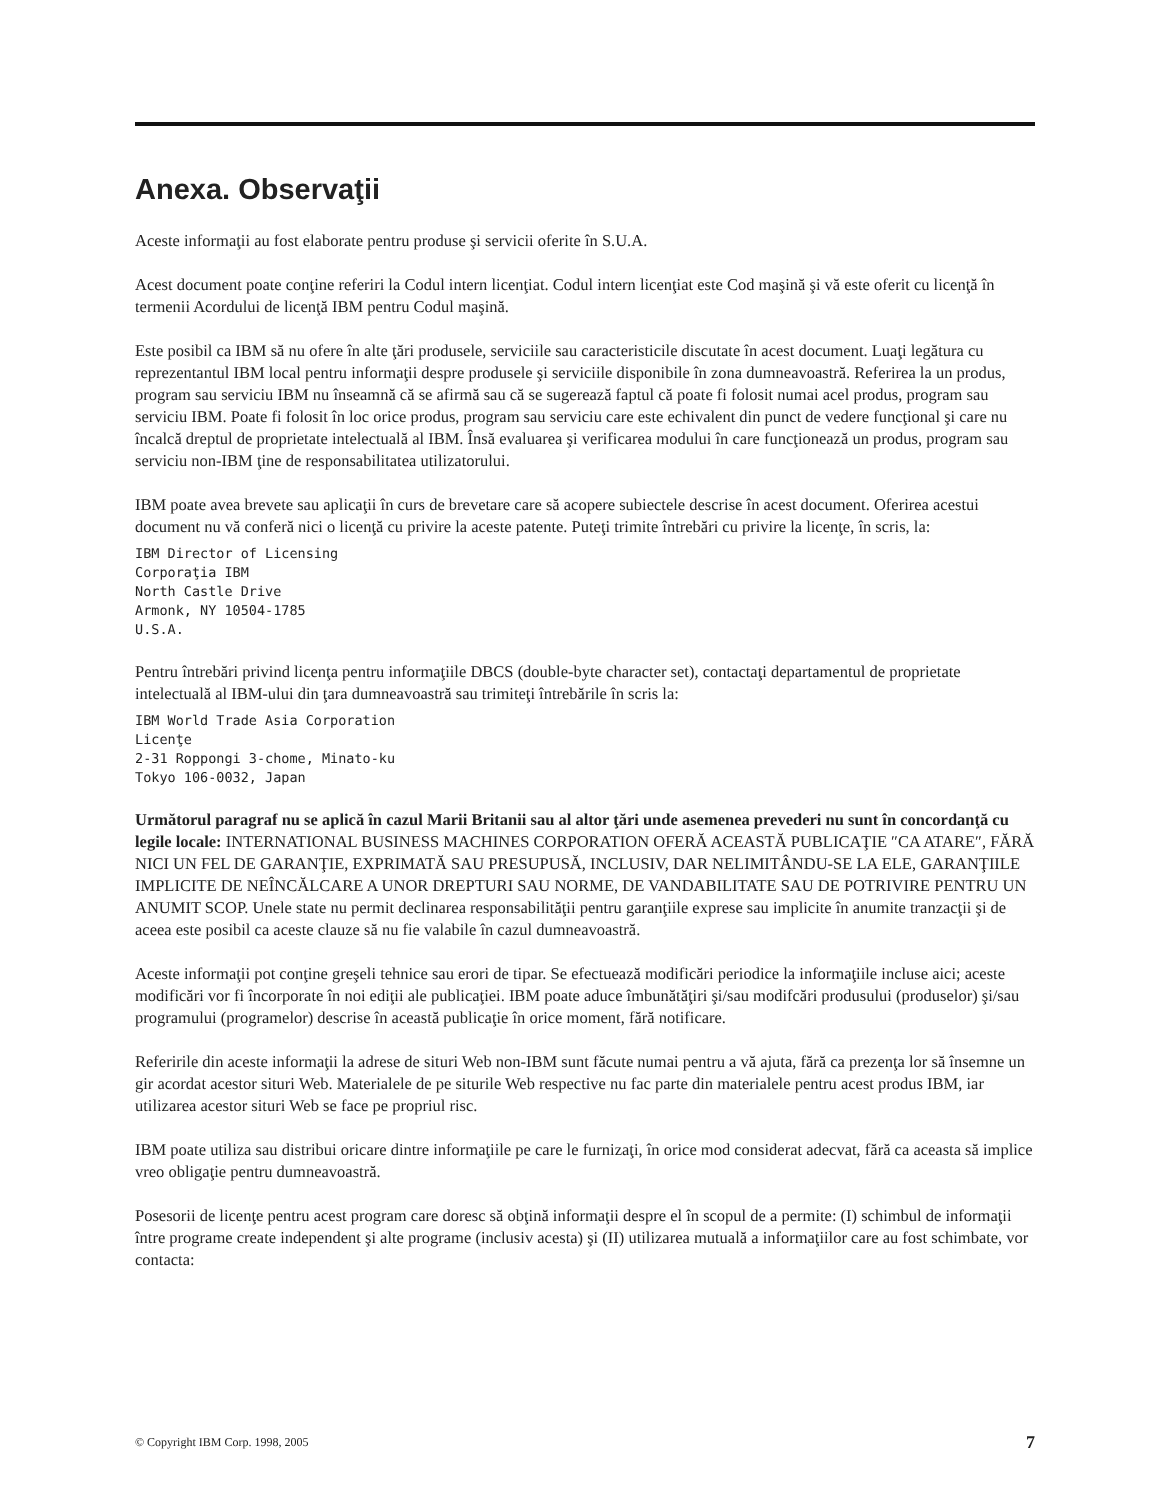Anexa. Observaţii
Aceste informaţii au fost elaborate pentru produse şi servicii oferite în S.U.A.
Acest document poate conţine referiri la Codul intern licenţiat. Codul intern licenţiat este Cod maşină şi vă este oferit cu licenţă în termenii Acordului de licenţă IBM pentru Codul maşină.
Este posibil ca IBM să nu ofere în alte ţări produsele, serviciile sau caracteristicile discutate în acest document. Luaţi legătura cu reprezentantul IBM local pentru informaţii despre produsele şi serviciile disponibile în zona dumneavoastră. Referirea la un produs, program sau serviciu IBM nu înseamnă că se afirmă sau că se sugerează faptul că poate fi folosit numai acel produs, program sau serviciu IBM. Poate fi folosit în loc orice produs, program sau serviciu care este echivalent din punct de vedere funcţional şi care nu încalcă dreptul de proprietate intelectuală al IBM. Însă evaluarea şi verificarea modului în care funcţionează un produs, program sau serviciu non-IBM ţine de responsabilitatea utilizatorului.
IBM poate avea brevete sau aplicaţii în curs de brevetare care să acopere subiectele descrise în acest document. Oferirea acestui document nu vă conferă nici o licenţă cu privire la aceste patente. Puteţi trimite întrebări cu privire la licenţe, în scris, la:
IBM Director of Licensing
Corporaţia IBM
North Castle Drive
Armonk, NY 10504-1785
U.S.A.
Pentru întrebări privind licenţa pentru informaţiile DBCS (double-byte character set), contactaţi departamentul de proprietate intelectuală al IBM-ului din ţara dumneavoastră sau trimiteţi întrebările în scris la:
IBM World Trade Asia Corporation
Licenţe
2-31 Roppongi 3-chome, Minato-ku
Tokyo 106-0032, Japan
Următorul paragraf nu se aplică în cazul Marii Britanii sau al altor ţări unde asemenea prevederi nu sunt în concordanţă cu legile locale: INTERNATIONAL BUSINESS MACHINES CORPORATION OFERĂ ACEASTĂ PUBLICAŢIE ″CA ATARE″, FĂRĂ NICI UN FEL DE GARANŢIE, EXPRIMATĂ SAU PRESUPUSĂ, INCLUSIV, DAR NELIMITÂNDU-SE LA ELE, GARANŢIILE IMPLICITE DE NEÎNCĂLCARE A UNOR DREPTURI SAU NORME, DE VANDABILITATE SAU DE POTRIVIRE PENTRU UN ANUMIT SCOP. Unele state nu permit declinarea responsabilităţii pentru garanţiile exprese sau implicite în anumite tranzacţii şi de aceea este posibil ca aceste clauze să nu fie valabile în cazul dumneavoastră.
Aceste informaţii pot conţine greşeli tehnice sau erori de tipar. Se efectuează modificări periodice la informaţiile incluse aici; aceste modificări vor fi încorporate în noi ediţii ale publicaţiei. IBM poate aduce îmbunătăţiri şi/sau modifcări produsului (produselor) şi/sau programului (programelor) descrise în această publicaţie în orice moment, fără notificare.
Referirile din aceste informaţii la adrese de situri Web non-IBM sunt făcute numai pentru a vă ajuta, fără ca prezenţa lor să însemne un gir acordat acestor situri Web. Materialele de pe siturile Web respective nu fac parte din materialele pentru acest produs IBM, iar utilizarea acestor situri Web se face pe propriul risc.
IBM poate utiliza sau distribui oricare dintre informaţiile pe care le furnizaţi, în orice mod considerat adecvat, fără ca aceasta să implice vreo obligaţie pentru dumneavoastră.
Posesorii de licenţe pentru acest program care doresc să obţină informaţii despre el în scopul de a permite: (I) schimbul de informaţii între programe create independent şi alte programe (inclusiv acesta) şi (II) utilizarea mutuală a informaţiilor care au fost schimbate, vor contacta:
© Copyright IBM Corp. 1998, 2005 7